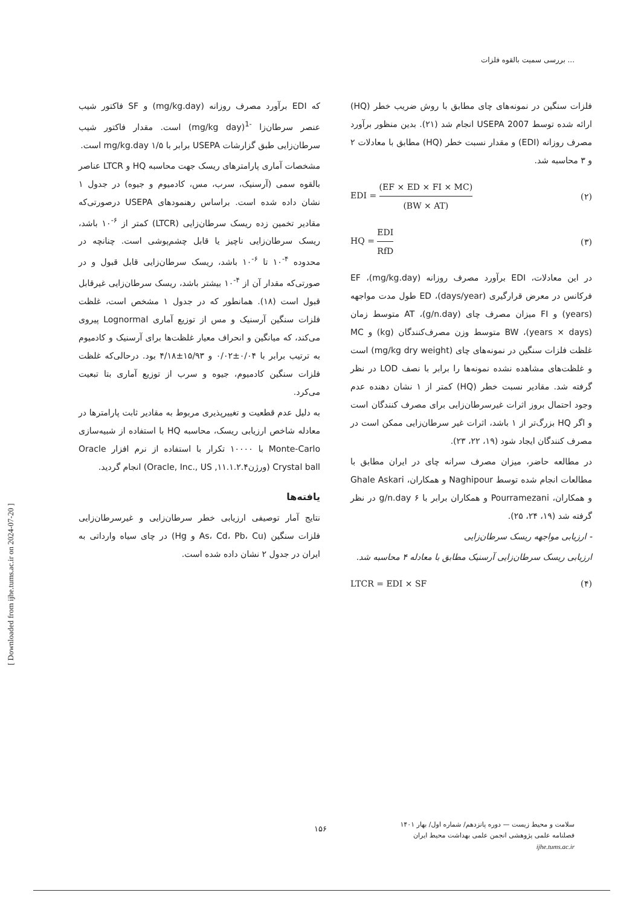بررسی سمیت بالقوه فلزات ...
فلزات سنگین در نمونه‌های چای مطابق با روش ضریب خطر (HQ) ارائه شده توسط USEPA 2007 انجام شد (۲۱). بدین منظور برآورد مصرف روزانه (EDI) و مقدار نسبت خطر (HQ) مطابق با معادلات ۲ و ۳ محاسبه شد.
EDI = (EF × ED × FI × MC) (BW × AT) (۲)
HQ = EDI RfD (۳)
در این معادلات، EDI برآورد مصرف روزانه (mg/kg.day)، EF فرکانس در معرض قرارگیری (days/year)، ED طول مدت مواجهه (years) و FI میزان مصرف چای (g/n.day)، AT متوسط زمان (years × days)، BW متوسط وزن مصرف‌کنندگان (kg) و MC غلظت فلزات سنگین در نمونه‌های چای (mg/kg dry weight) است و غلظت‌های مشاهده نشده نمونه‌ها را برابر با نصف LOD در نظر گرفته شد. مقادیر نسبت خطر (HQ) کمتر از ۱ نشان دهنده عدم وجود احتمال بروز اثرات غیرسرطان‌زایی برای مصرف کنندگان است و اگر HQ بزرگ‌تر از ۱ باشد، اثرات غیر سرطان‌زایی ممکن است در مصرف کنندگان ایجاد شود (۱۹، ۲۲، ۲۳).
در مطالعه حاضر، میزان مصرف سرانه چای در ایران مطابق با مطالعات انجام شده توسط Naghipour و همکاران، Ghale Askari و همکاران، Pourramezani و همکاران برابر با ۶ g/n.day در نظر گرفته شد (۱۹، ۲۴، ۲۵).
- ارزیابی مواجهه ریسک سرطان‌زایی
ارزیابی ریسک سرطان‌زایی آرسنیک مطابق با معادله ۴ محاسبه شد.
LTCR = EDI × SF (۴)
که EDI برآورد مصرف روزانه (mg/kg.day) و SF فاکتور شیب عنصر سرطان‌زا <sup>-1</sup>(mg/kg day) است. مقدار فاکتور شیب سرطان‌زایی طبق گزارشات USEPA برابر با ۱/۵ mg/kg.day است.
مشخصات آماری پارامترهای ریسک جهت محاسبه HQ و LTCR عناصر بالقوه سمی (آرسنیک، سرب، مس، کادمیوم و جیوه) در جدول ۱ نشان داده شده است. براساس رهنمودهای USEPA درصورتی‌که مقادیر تخمین زده ریسک سرطان‌زایی (LTCR) کمتر از <sup>۶-</sup>۱۰ باشد، ریسک سرطان‌زایی ناچیز یا قابل چشم‌پوشی است. چنانچه در محدوده <sup>۴-</sup>۱۰ تا <sup>۶-</sup>۱۰ باشد، ریسک سرطان‌زایی قابل قبول و در صورتی‌که مقدار آن از <sup>۴-</sup>۱۰ بیشتر باشد، ریسک سرطان‌زایی غیرقابل قبول است (۱۸). همانطور که در جدول ۱ مشخص است، غلظت فلزات سنگین آرسنیک و مس از توزیع آماری Lognormal پیروی می‌کند، که میانگین و انحراف معیار غلظت‌ها برای آرسنیک و کادمیوم به ترتیب برابر با ۰/۰۴±۰/۰۲ و ۱۵/۹۳±۴/۱۸ بود. درحالی‌که غلظت فلزات سنگین کادمیوم، جیوه و سرب از توزیع آماری بتا تبعیت می‌کرد.
به دلیل عدم قطعیت و تغییرپذیری مربوط به مقادیر ثابت پارامترها در معادله شاخص ارزیابی ریسک، محاسبه HQ با استفاده از شبیه‌سازی Monte-Carlo با ۱۰۰۰۰ تکرار با استفاده از نرم افزار Oracle Crystal ball (ورژن۱۱.۱.۲.۴, Oracle, Inc., US) انجام گردید.
یافته‌ها
نتایج آمار توصیفی ارزیابی خطر سرطان‌زایی و غیرسرطان‌زایی فلزات سنگین (As، Cd، Pb، Cu و Hg) در چای سیاه وارداتی به ایران در جدول ۲ نشان داده شده است.
[ Downloaded from ijhe.tums.ac.ir on 2024-07-20 ]
۱۵۶
سلامت و محیط زیست — دوره پانزدهم/ شماره اول/ بهار ۱۴۰۱
فصلنامه علمی پژوهشی انجمن علمی بهداشت محیط ایران
ijhe.tums.ac.ir